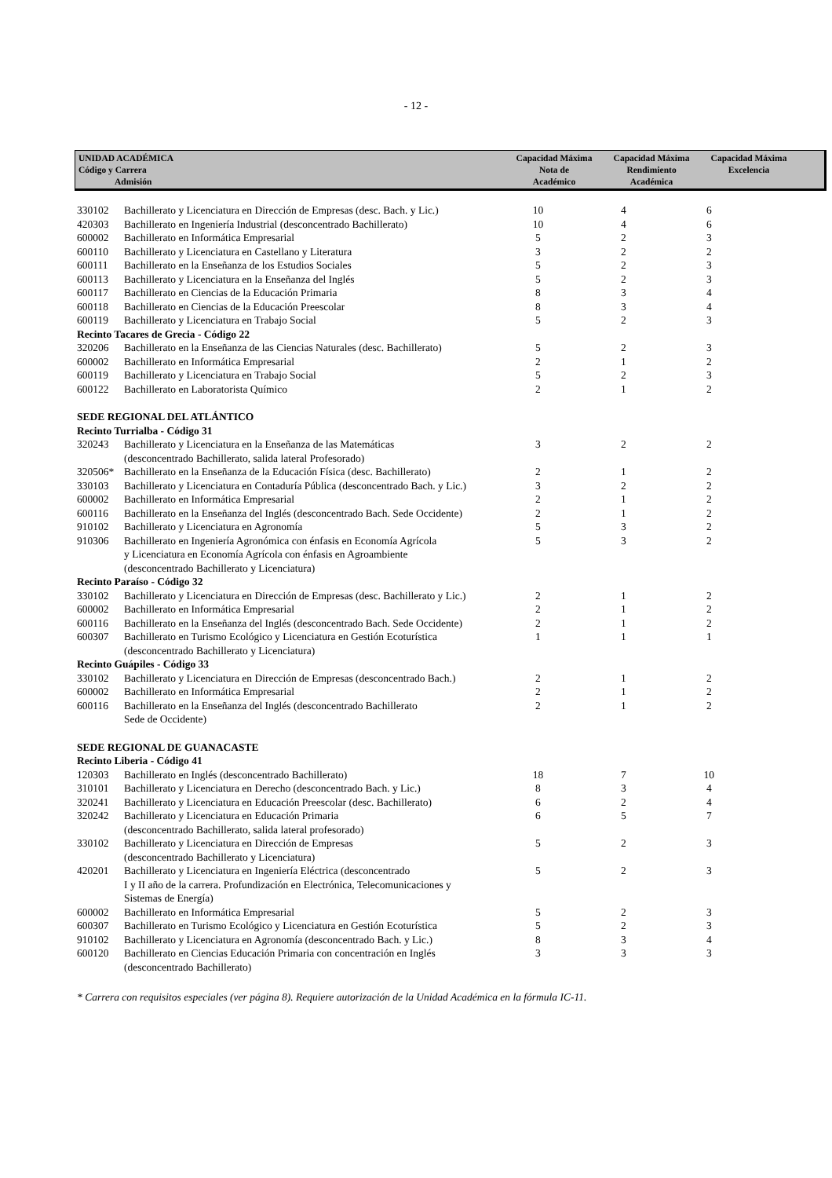- 12 -
UNIDAD ACADÉMICA
Código y Carrera
Admisión
Capacidad Máxima
Nota de
Académico
Capacidad Máxima
Rendimiento
Académica
Capacidad Máxima
Excelencia
| 330102 | Bachillerato y Licenciatura en Dirección de Empresas (desc. Bach. y Lic.) | 10 | 4 | 6 |
| 420303 | Bachillerato en Ingeniería Industrial (desconcentrado Bachillerato) | 10 | 4 | 6 |
| 600002 | Bachillerato en Informática Empresarial | 5 | 2 | 3 |
| 600110 | Bachillerato y Licenciatura en Castellano y Literatura | 3 | 2 | 2 |
| 600111 | Bachillerato en la Enseñanza de los Estudios Sociales | 5 | 2 | 3 |
| 600113 | Bachillerato y Licenciatura en la Enseñanza del Inglés | 5 | 2 | 3 |
| 600117 | Bachillerato en Ciencias de la Educación Primaria | 8 | 3 | 4 |
| 600118 | Bachillerato en Ciencias de la Educación Preescolar | 8 | 3 | 4 |
| 600119 | Bachillerato y Licenciatura en Trabajo Social | 5 | 2 | 3 |
| Recinto Tacares de Grecia - Código 22 | | | | |
| 320206 | Bachillerato en la Enseñanza de las Ciencias Naturales (desc. Bachillerato) | 5 | 2 | 3 |
| 600002 | Bachillerato en Informática Empresarial | 2 | 1 | 2 |
| 600119 | Bachillerato y Licenciatura en Trabajo Social | 5 | 2 | 3 |
| 600122 | Bachillerato en Laboratorista Químico | 2 | 1 | 2 |
| SEDE REGIONAL DEL ATLÁNTICO | | | | |
| Recinto Turrialba - Código 31 | | | | |
| 320243 | Bachillerato y Licenciatura en la Enseñanza de las Matemáticas (desconcentrado Bachillerato, salida lateral Profesorado) | 3 | 2 | 2 |
| 320506* | Bachillerato en la Enseñanza de la Educación Física (desc. Bachillerato) | 2 | 1 | 2 |
| 330103 | Bachillerato y Licenciatura en Contaduría Pública (desconcentrado Bach. y Lic.) | 3 | 2 | 2 |
| 600002 | Bachillerato en Informática Empresarial | 2 | 1 | 2 |
| 600116 | Bachillerato en la Enseñanza del Inglés (desconcentrado Bach. Sede Occidente) | 2 | 1 | 2 |
| 910102 | Bachillerato y Licenciatura en Agronomía | 5 | 3 | 2 |
| 910306 | Bachillerato en Ingeniería Agronómica con énfasis en Economía Agrícola y Licenciatura en Economía Agrícola con énfasis en Agroambiente (desconcentrado Bachillerato y Licenciatura) | 5 | 3 | 2 |
| Recinto Paraíso - Código 32 | | | | |
| 330102 | Bachillerato y Licenciatura en Dirección de Empresas (desc. Bachillerato y Lic.) | 2 | 1 | 2 |
| 600002 | Bachillerato en Informática Empresarial | 2 | 1 | 2 |
| 600116 | Bachillerato en la Enseñanza del Inglés (desconcentrado Bach. Sede Occidente) | 2 | 1 | 2 |
| 600307 | Bachillerato en Turismo Ecológico y Licenciatura en Gestión Ecoturística (desconcentrado Bachillerato y Licenciatura) | 1 | 1 | 1 |
| Recinto Guápiles - Código 33 | | | | |
| 330102 | Bachillerato y Licenciatura en Dirección de Empresas (desconcentrado Bach.) | 2 | 1 | 2 |
| 600002 | Bachillerato en Informática Empresarial | 2 | 1 | 2 |
| 600116 | Bachillerato en la Enseñanza del Inglés (desconcentrado Bachillerato Sede de Occidente) | 2 | 1 | 2 |
| SEDE REGIONAL DE GUANACASTE | | | | |
| Recinto Liberia - Código 41 | | | | |
| 120303 | Bachillerato en Inglés (desconcentrado Bachillerato) | 18 | 7 | 10 |
| 310101 | Bachillerato y Licenciatura en Derecho (desconcentrado Bach. y Lic.) | 8 | 3 | 4 |
| 320241 | Bachillerato y Licenciatura en Educación Preescolar (desc. Bachillerato) | 6 | 2 | 4 |
| 320242 | Bachillerato y Licenciatura en Educación Primaria (desconcentrado Bachillerato, salida lateral profesorado) | 6 | 5 | 7 |
| 330102 | Bachillerato y Licenciatura en Dirección de Empresas (desconcentrado Bachillerato y Licenciatura) | 5 | 2 | 3 |
| 420201 | Bachillerato y Licenciatura en Ingeniería Eléctrica (desconcentrado I y II año de la carrera. Profundización en Electrónica, Telecomunicaciones y Sistemas de Energía) | 5 | 2 | 3 |
| 600002 | Bachillerato en Informática Empresarial | 5 | 2 | 3 |
| 600307 | Bachillerato en Turismo Ecológico y Licenciatura en Gestión Ecoturística | 5 | 2 | 3 |
| 910102 | Bachillerato y Licenciatura en Agronomía (desconcentrado Bach. y Lic.) | 8 | 3 | 4 |
| 600120 | Bachillerato en Ciencias Educación Primaria con concentración en Inglés (desconcentrado Bachillerato) | 3 | 3 | 3 |
* Carrera con requisitos especiales (ver página 8). Requiere autorización de la Unidad Académica en la fórmula IC-11.